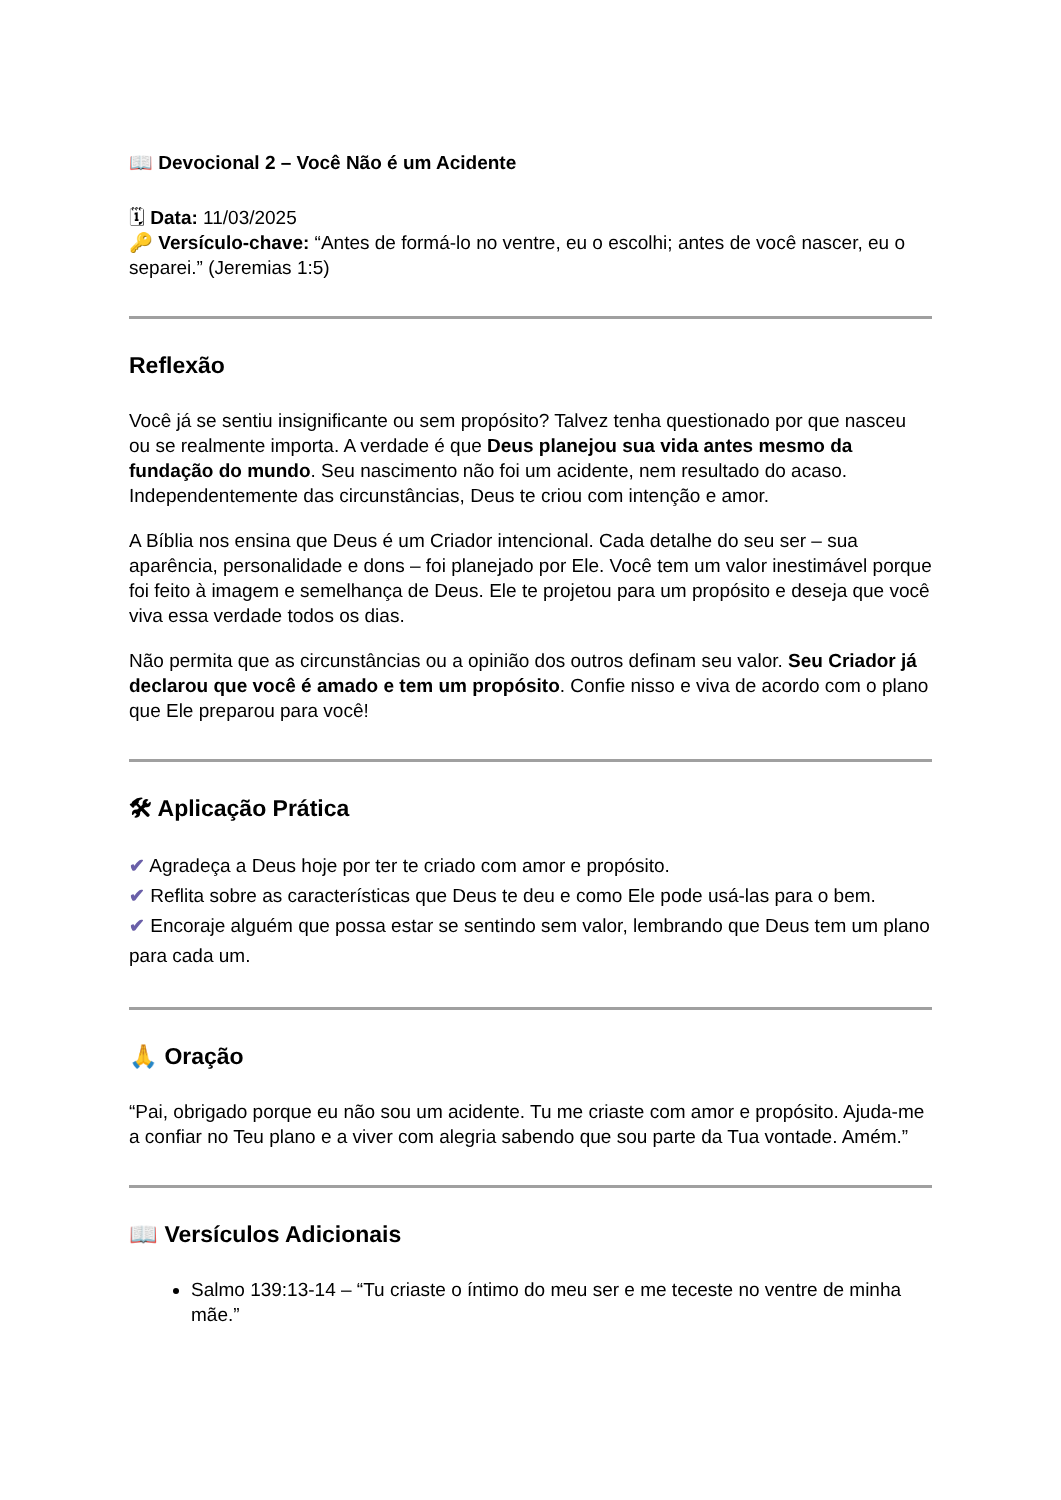📖 Devocional 2 – Você Não é um Acidente
🗓 Data: 11/03/2025
🔑 Versículo-chave: “Antes de formá-lo no ventre, eu o escolhi; antes de você nascer, eu o separei.” (Jeremias 1:5)
Reflexão
Você já se sentiu insignificante ou sem propósito? Talvez tenha questionado por que nasceu ou se realmente importa. A verdade é que Deus planejou sua vida antes mesmo da fundação do mundo. Seu nascimento não foi um acidente, nem resultado do acaso. Independentemente das circunstâncias, Deus te criou com intenção e amor.
A Bíblia nos ensina que Deus é um Criador intencional. Cada detalhe do seu ser – sua aparência, personalidade e dons – foi planejado por Ele. Você tem um valor inestimável porque foi feito à imagem e semelhança de Deus. Ele te projetou para um propósito e deseja que você viva essa verdade todos os dias.
Não permita que as circunstâncias ou a opinião dos outros definam seu valor. Seu Criador já declarou que você é amado e tem um propósito. Confie nisso e viva de acordo com o plano que Ele preparou para você!
🛠 Aplicação Prática
✔ Agradeça a Deus hoje por ter te criado com amor e propósito.
✔ Reflita sobre as características que Deus te deu e como Ele pode usá-las para o bem.
✔ Encoraje alguém que possa estar se sentindo sem valor, lembrando que Deus tem um plano para cada um.
🙏 Oração
“Pai, obrigado porque eu não sou um acidente. Tu me criaste com amor e propósito. Ajuda-me a confiar no Teu plano e a viver com alegria sabendo que sou parte da Tua vontade. Amém.”
📖 Versículos Adicionais
Salmo 139:13-14 – “Tu criaste o íntimo do meu ser e me teceste no ventre de minha mãe.”